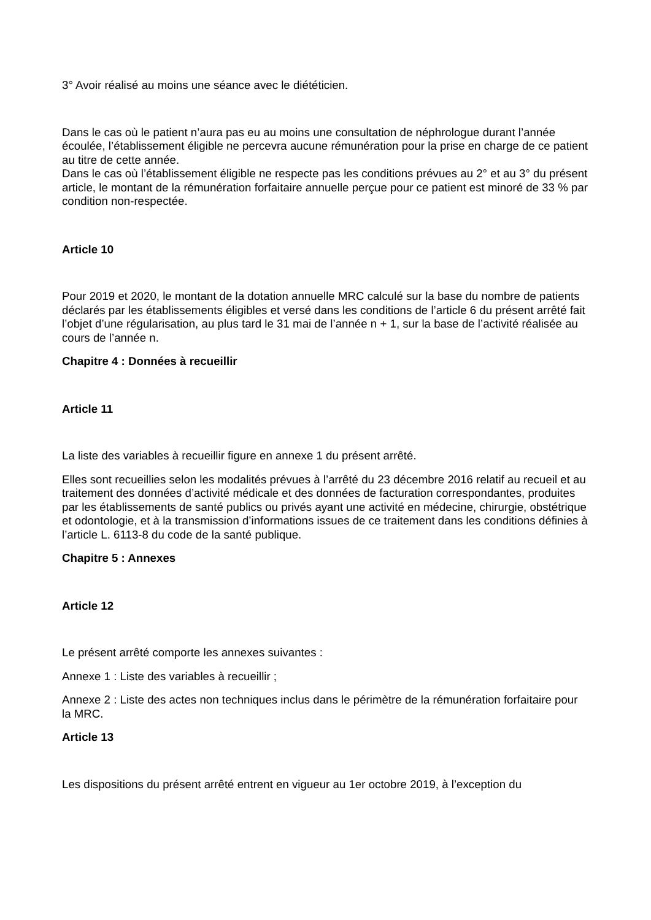3° Avoir réalisé au moins une séance avec le diététicien.
Dans le cas où le patient n’aura pas eu au moins une consultation de néphrologue durant l’année écoulée, l’établissement éligible ne percevra aucune rémunération pour la prise en charge de ce patient au titre de cette année.
Dans le cas où l’établissement éligible ne respecte pas les conditions prévues au 2° et au 3° du présent article, le montant de la rémunération forfaitaire annuelle perçue pour ce patient est minoré de 33 % par condition non-respectée.
Article 10
Pour 2019 et 2020, le montant de la dotation annuelle MRC calculé sur la base du nombre de patients déclarés par les établissements éligibles et versé dans les conditions de l’article 6 du présent arrêté fait l’objet d’une régularisation, au plus tard le 31 mai de l’année n + 1, sur la base de l’activité réalisée au cours de l’année n.
Chapitre 4 : Données à recueillir
Article 11
La liste des variables à recueillir figure en annexe 1 du présent arrêté.
Elles sont recueillies selon les modalités prévues à l’arrêté du 23 décembre 2016 relatif au recueil et au traitement des données d’activité médicale et des données de facturation correspondantes, produites par les établissements de santé publics ou privés ayant une activité en médecine, chirurgie, obstétrique et odontologie, et à la transmission d’informations issues de ce traitement dans les conditions définies à l’article L. 6113-8 du code de la santé publique.
Chapitre 5 : Annexes
Article 12
Le présent arrêté comporte les annexes suivantes :
Annexe 1 : Liste des variables à recueillir ;
Annexe 2 : Liste des actes non techniques inclus dans le périmètre de la rémunération forfaitaire pour la MRC.
Article 13
Les dispositions du présent arrêté entrent en vigueur au 1er octobre 2019, à l’exception du